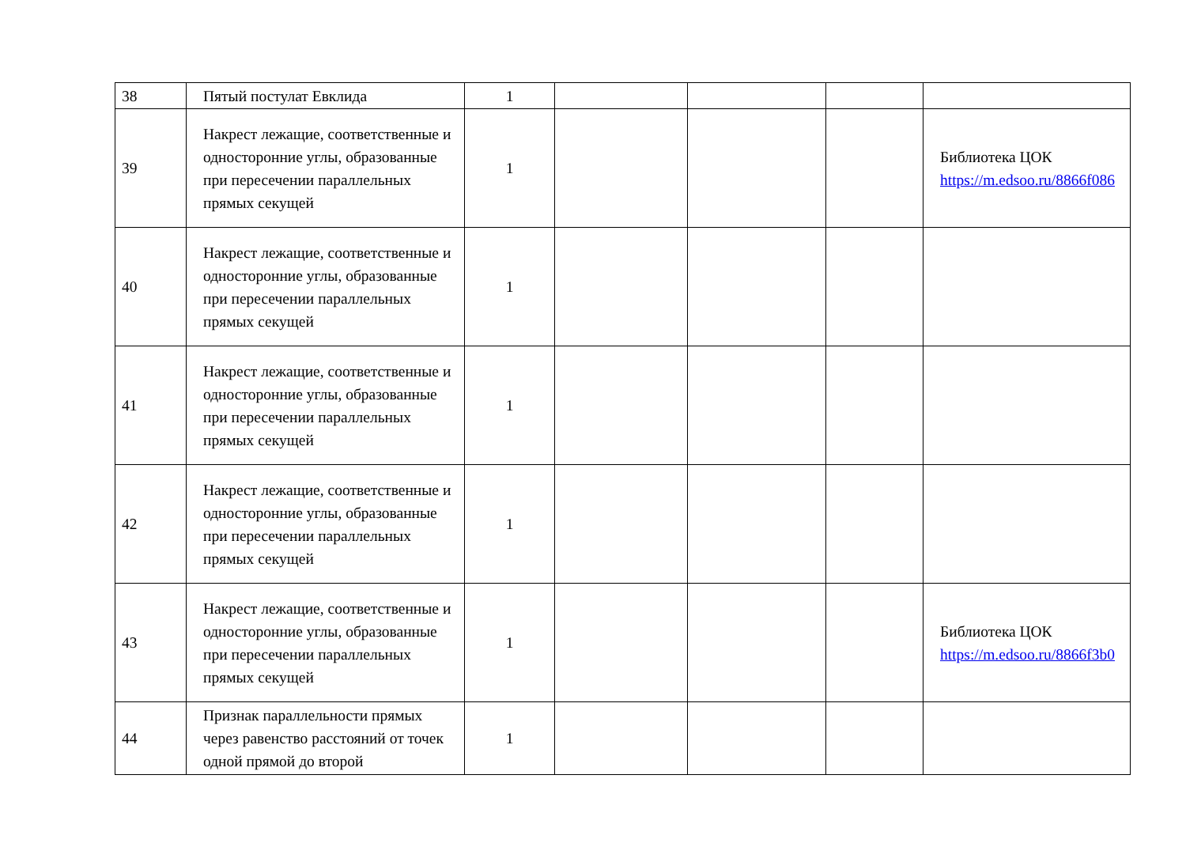| 38 | Пятый постулат Евклида | 1 | | | | |
| 39 | Накрест лежащие, соответственные и односторонние углы, образованные при пересечении параллельных прямых секущей | 1 | | | | Библиотека ЦОК https://m.edsoo.ru/8866f086 |
| 40 | Накрест лежащие, соответственные и односторонние углы, образованные при пересечении параллельных прямых секущей | 1 | | | | |
| 41 | Накрест лежащие, соответственные и односторонние углы, образованные при пересечении параллельных прямых секущей | 1 | | | | |
| 42 | Накрест лежащие, соответственные и односторонние углы, образованные при пересечении параллельных прямых секущей | 1 | | | | |
| 43 | Накрест лежащие, соответственные и односторонние углы, образованные при пересечении параллельных прямых секущей | 1 | | | | Библиотека ЦОК https://m.edsoo.ru/8866f3b0 |
| 44 | Признак параллельности прямых через равенство расстояний от точек одной прямой до второй | 1 | | | | |